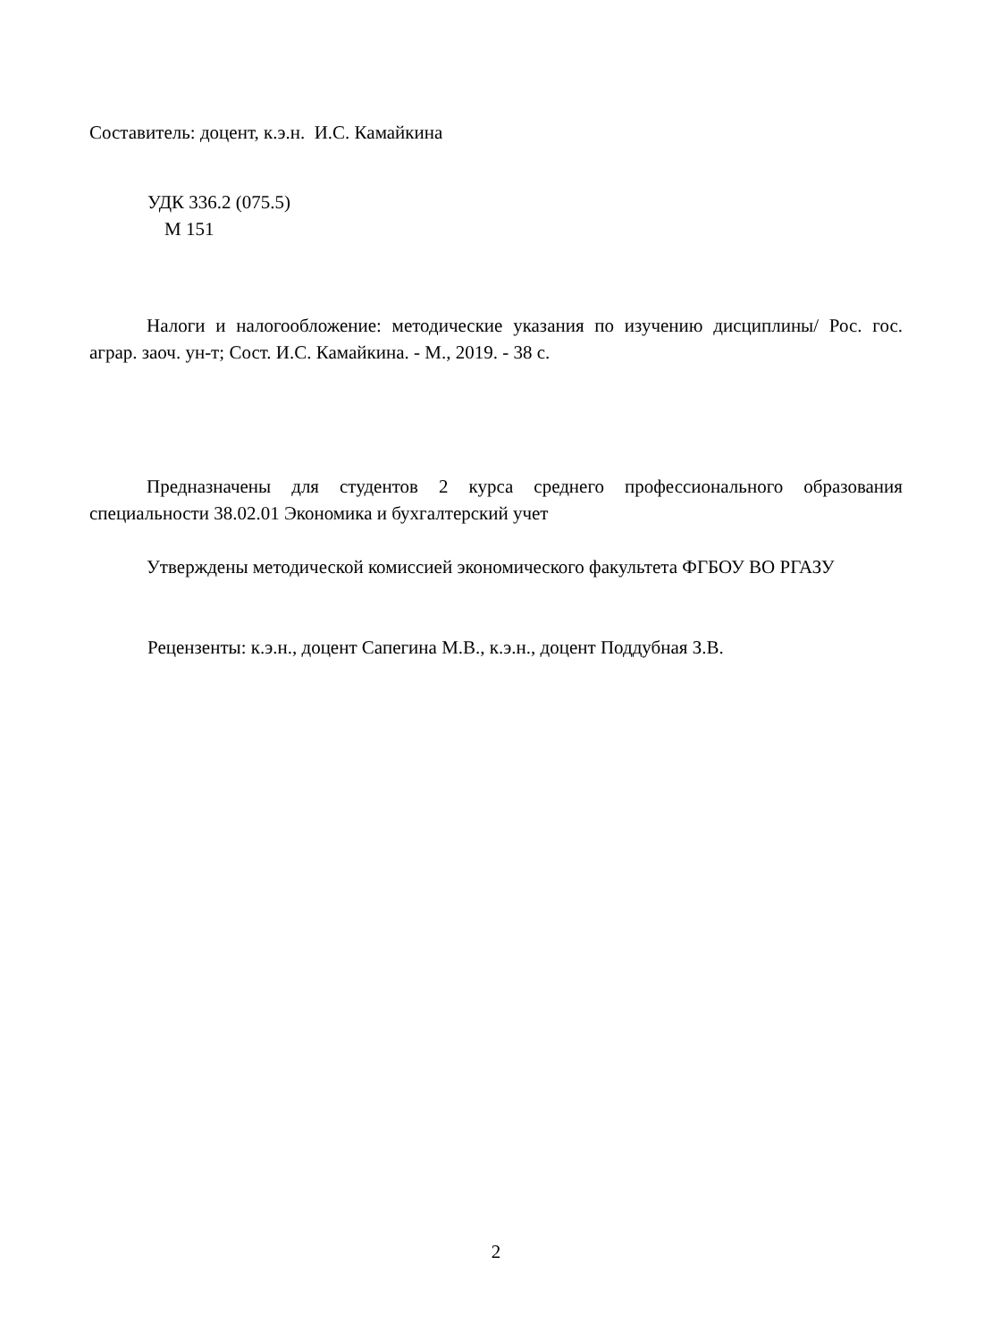Составитель: доцент, к.э.н. И.С. Камайкина
УДК 336.2 (075.5)
М 151
Налоги и налогообложение: методические указания по изучению дисциплины/ Рос. гос. аграр. заоч. ун-т; Сост. И.С. Камайкина. - М., 2019. - 38 с.
Предназначены для студентов 2 курса среднего профессионального образования специальности 38.02.01 Экономика и бухгалтерский учет
Утверждены методической комиссией экономического факультета ФГБОУ ВО РГАЗУ
Рецензенты: к.э.н., доцент Сапегина М.В., к.э.н., доцент Поддубная З.В.
2